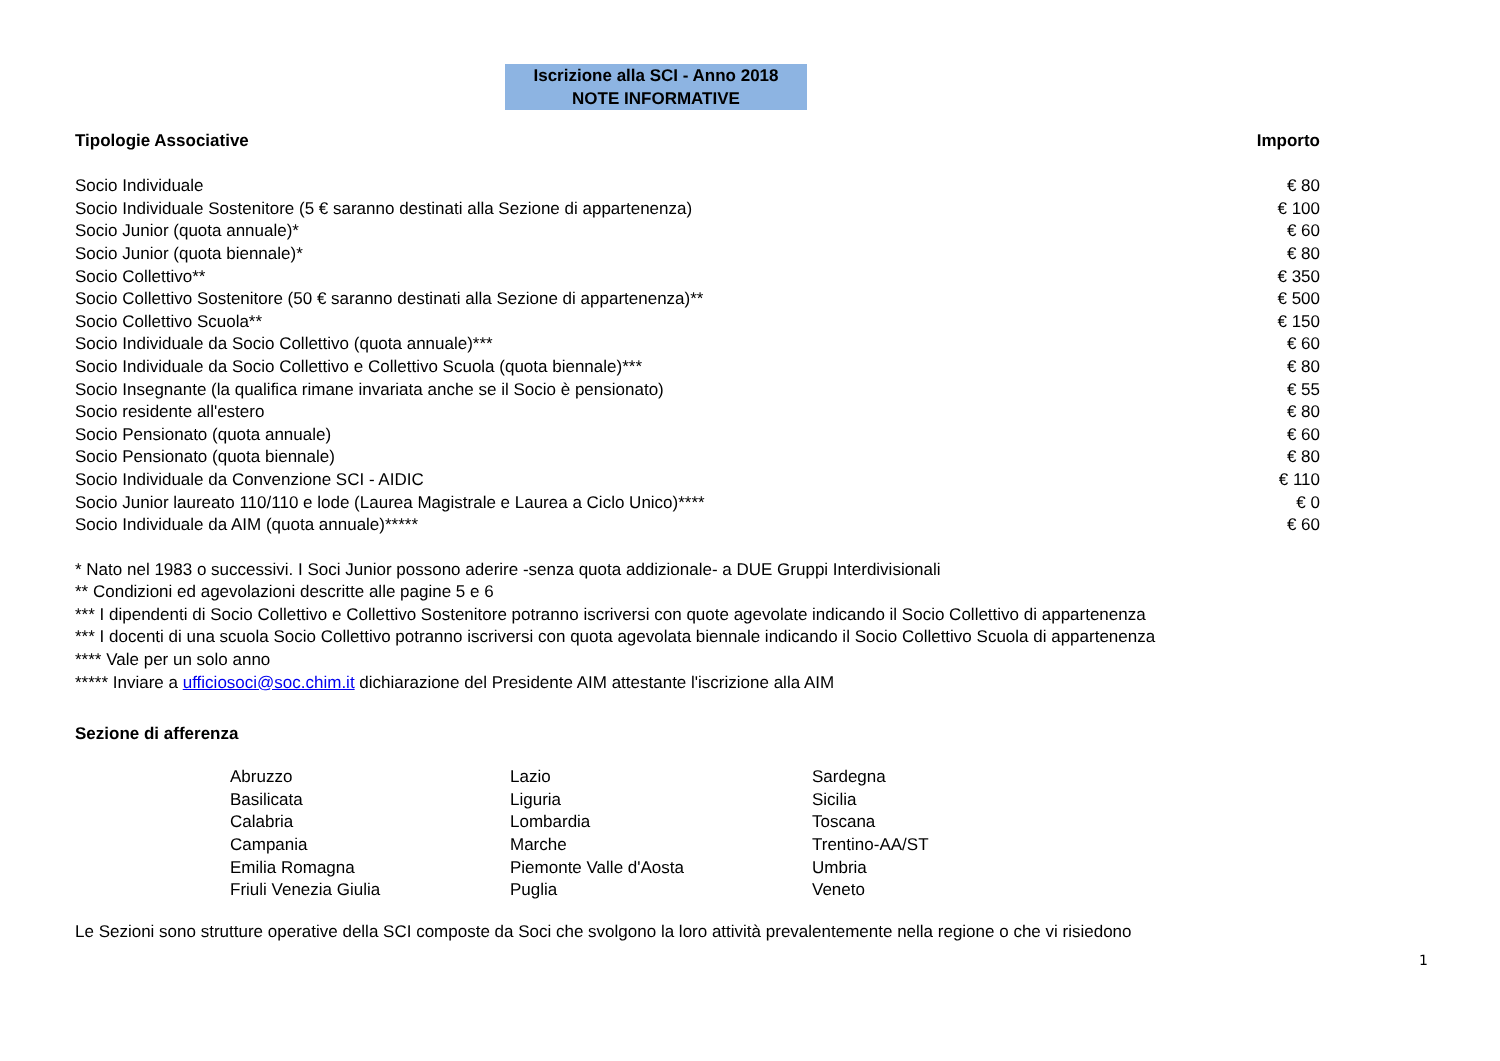Iscrizione alla SCI - Anno 2018
NOTE INFORMATIVE
| Tipologie Associative | Importo |
| --- | --- |
| Socio Individuale | € 80 |
| Socio Individuale Sostenitore (5 € saranno destinati alla Sezione di appartenenza) | € 100 |
| Socio Junior (quota annuale)* | € 60 |
| Socio Junior (quota biennale)* | € 80 |
| Socio Collettivo** | € 350 |
| Socio Collettivo Sostenitore (50 € saranno destinati alla Sezione di appartenenza)** | € 500 |
| Socio Collettivo Scuola** | € 150 |
| Socio Individuale da Socio Collettivo (quota annuale)*** | € 60 |
| Socio Individuale da Socio Collettivo e Collettivo Scuola (quota biennale)*** | € 80 |
| Socio Insegnante (la qualifica rimane invariata anche se il Socio è pensionato) | € 55 |
| Socio residente all'estero | € 80 |
| Socio Pensionato (quota annuale) | € 60 |
| Socio Pensionato (quota biennale) | € 80 |
| Socio Individuale da Convenzione SCI - AIDIC | € 110 |
| Socio Junior laureato 110/110 e lode (Laurea Magistrale e Laurea a Ciclo Unico)**** | € 0 |
| Socio Individuale da AIM (quota annuale)***** | € 60 |
* Nato nel 1983 o successivi. I Soci Junior possono aderire -senza quota addizionale- a DUE Gruppi Interdivisionali
** Condizioni ed agevolazioni descritte alle pagine 5 e 6
*** I dipendenti di Socio Collettivo e Collettivo Sostenitore potranno iscriversi con quote agevolate indicando il Socio Collettivo di appartenenza
*** I docenti di una scuola Socio Collettivo potranno iscriversi con quota agevolata biennale indicando il Socio Collettivo Scuola di appartenenza
**** Vale per un solo anno
***** Inviare a ufficiosoci@soc.chim.it dichiarazione del Presidente AIM attestante l'iscrizione alla AIM
Sezione di afferenza
| Abruzzo | Lazio | Sardegna |
| Basilicata | Liguria | Sicilia |
| Calabria | Lombardia | Toscana |
| Campania | Marche | Trentino-AA/ST |
| Emilia Romagna | Piemonte Valle d'Aosta | Umbria |
| Friuli Venezia Giulia | Puglia | Veneto |
Le Sezioni sono strutture operative della SCI composte da Soci che svolgono la loro attività prevalentemente nella regione o che vi risiedono
1